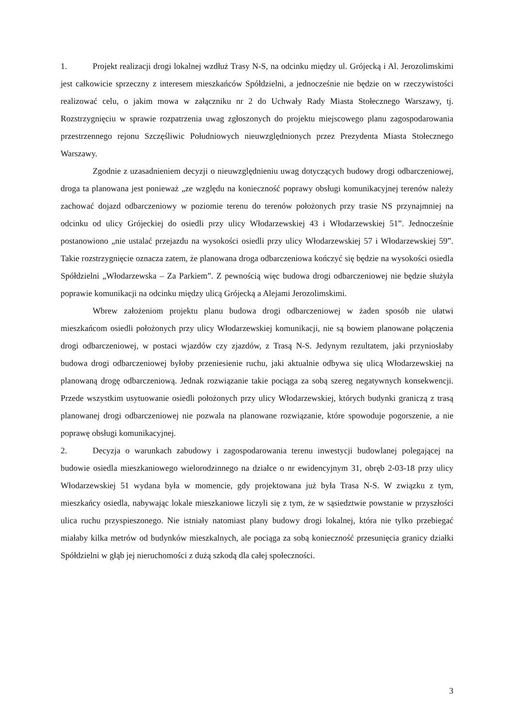1. Projekt realizacji drogi lokalnej wzdłuż Trasy N-S, na odcinku między ul. Grójecką i Al. Jerozolimskimi jest całkowicie sprzeczny z interesem mieszkańców Spółdzielni, a jednocześnie nie będzie on w rzeczywistości realizować celu, o jakim mowa w załączniku nr 2 do Uchwały Rady Miasta Stołecznego Warszawy, tj. Rozstrzygnięciu w sprawie rozpatrzenia uwag zgłoszonych do projektu miejscowego planu zagospodarowania przestrzennego rejonu Szczęśliwic Południowych nieuwzględnionych przez Prezydenta Miasta Stołecznego Warszawy.
Zgodnie z uzasadnieniem decyzji o nieuwzględnieniu uwag dotyczących budowy drogi odbarczeniowej, droga ta planowana jest ponieważ „ze względu na konieczność poprawy obsługi komunikacyjnej terenów należy zachować dojazd odbarczeniowy w poziomie terenu do terenów położonych przy trasie NS przynajmniej na odcinku od ulicy Grójeckiej do osiedli przy ulicy Włodarzewskiej 43 i Włodarzewskiej 51”. Jednocześnie postanowiono „nie ustalać przejazdu na wysokości osiedli przy ulicy Włodarzewskiej 57 i Włodarzewskiej 59”. Takie rozstrzygnięcie oznacza zatem, że planowana droga odbarczeniowa kończyć się będzie na wysokości osiedla Spółdzielni „Włodarzewska – Za Parkiem”. Z pewnością więc budowa drogi odbarczeniowej nie będzie służyła poprawie komunikacji na odcinku między ulicą Grójecką a Alejami Jerozolimskimi.
Wbrew założeniom projektu planu budowa drogi odbarczeniowej w żaden sposób nie ułatwi mieszkańcom osiedli położonych przy ulicy Włodarzewskiej komunikacji, nie są bowiem planowane połączenia drogi odbarczeniowej, w postaci wjazdów czy zjazdów, z Trasą N-S. Jedynym rezultatem, jaki przyniosłaby budowa drogi odbarczeniowej byłoby przeniesienie ruchu, jaki aktualnie odbywa się ulicą Włodarzewskiej na planowaną drogę odbarczeniową. Jednak rozwiązanie takie pociąga za sobą szereg negatywnych konsekwencji. Przede wszystkim usytuowanie osiedli położonych przy ulicy Włodarzewskiej, których budynki graniczą z trasą planowanej drogi odbarczeniowej nie pozwala na planowane rozwiązanie, które spowoduje pogorszenie, a nie poprawę obsługi komunikacyjnej.
2. Decyzja o warunkach zabudowy i zagospodarowania terenu inwestycji budowlanej polegającej na budowie osiedla mieszkaniowego wielorodzinnego na działce o nr ewidencyjnym 31, obręb 2-03-18 przy ulicy Włodarzewskiej 51 wydana była w momencie, gdy projektowana już była Trasa N-S. W związku z tym, mieszkańcy osiedla, nabywając lokale mieszkaniowe liczyli się z tym, że w sąsiedztwie powstanie w przyszłości ulica ruchu przyspieszonego. Nie istniały natomiast plany budowy drogi lokalnej, która nie tylko przebiegać miałaby kilka metrów od budynków mieszkalnych, ale pociąga za sobą konieczność przesunięcia granicy działki Spółdzielni w głąb jej nieruchomości z dużą szkodą dla całej społeczności.
3